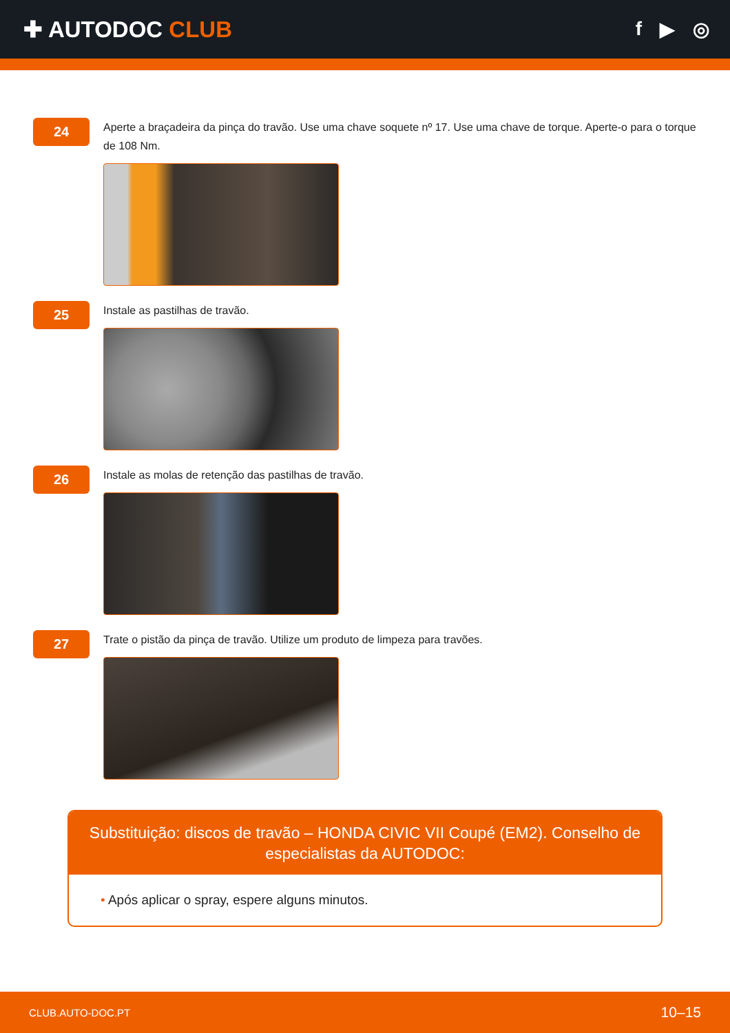✚ AUTODOC CLUB
f ▶ ◎
24
Aperte a braçadeira da pinça do travão. Use uma chave soquete nº 17. Use uma chave de torque. Aperte-o para o torque de 108 Nm.
25
Instale as pastilhas de travão.
26
Instale as molas de retenção das pastilhas de travão.
27
Trate o pistão da pinça de travão. Utilize um produto de limpeza para travões.
Substituição: discos de travão – HONDA CIVIC VII Coupé (EM2). Conselho de especialistas da AUTODOC:
• Após aplicar o spray, espere alguns minutos.
CLUB.AUTO-DOC.PT 10–15